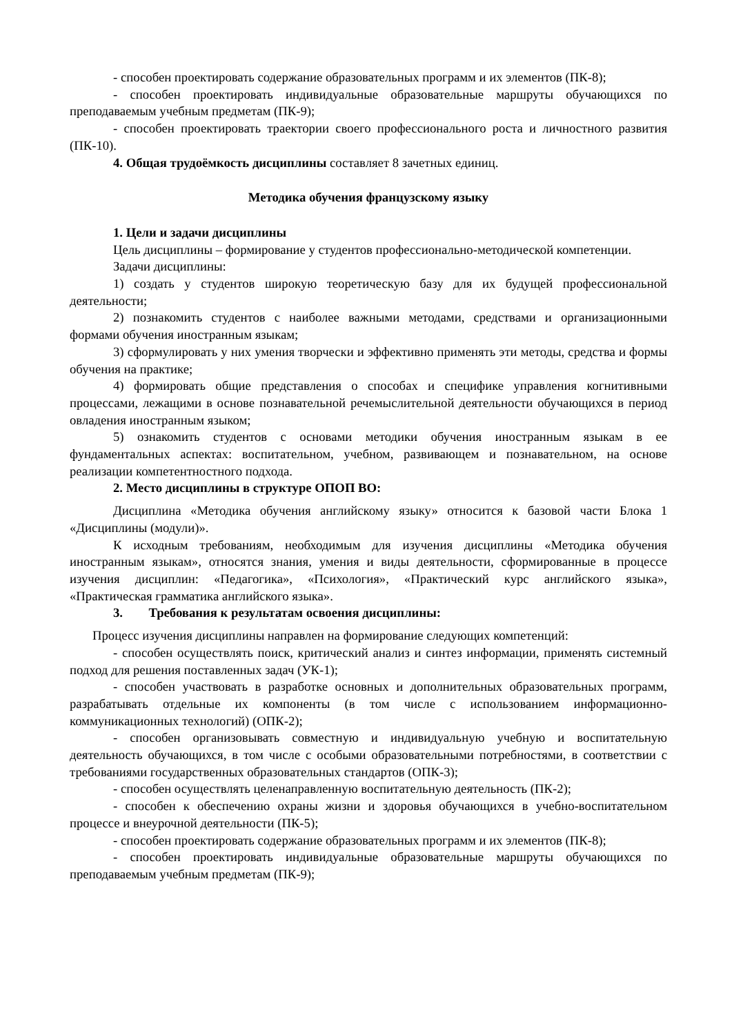- способен проектировать содержание образовательных программ и их элементов (ПК-8);
- способен проектировать индивидуальные образовательные маршруты обучающихся по преподаваемым учебным предметам (ПК-9);
- способен проектировать траектории своего профессионального роста и личностного развития (ПК-10).
4. Общая трудоёмкость дисциплины составляет 8 зачетных единиц.
Методика обучения французскому языку
1. Цели и задачи дисциплины
Цель дисциплины – формирование у студентов профессионально-методической компетенции.
Задачи дисциплины:
1) создать у студентов широкую теоретическую базу для их будущей профессиональной деятельности;
2) познакомить студентов с наиболее важными методами, средствами и организационными формами обучения иностранным языкам;
3) сформулировать у них умения творчески и эффективно применять эти методы, средства и формы обучения на практике;
4) формировать общие представления о способах и специфике управления когнитивными процессами, лежащими в основе познавательной речемыслительной деятельности обучающихся в период овладения иностранным языком;
5) ознакомить студентов с основами методики обучения иностранным языкам в ее фундаментальных аспектах: воспитательном, учебном, развивающем и познавательном, на основе реализации компетентностного подхода.
2. Место дисциплины в структуре ОПОП ВО:
Дисциплина «Методика обучения английскому языку» относится к базовой части Блока 1 «Дисциплины (модули)».
К исходным требованиям, необходимым для изучения дисциплины «Методика обучения иностранным языкам», относятся знания, умения и виды деятельности, сформированные в процессе изучения дисциплин: «Педагогика», «Психология», «Практический курс английского языка», «Практическая грамматика английского языка».
3. Требования к результатам освоения дисциплины:
Процесс изучения дисциплины направлен на формирование следующих компетенций:
- способен осуществлять поиск, критический анализ и синтез информации, применять системный подход для решения поставленных задач (УК-1);
- способен участвовать в разработке основных и дополнительных образовательных программ, разрабатывать отдельные их компоненты (в том числе с использованием информационно-коммуникационных технологий) (ОПК-2);
- способен организовывать совместную и индивидуальную учебную и воспитательную деятельность обучающихся, в том числе с особыми образовательными потребностями, в соответствии с требованиями государственных образовательных стандартов (ОПК-3);
- способен осуществлять целенаправленную воспитательную деятельность (ПК-2);
- способен к обеспечению охраны жизни и здоровья обучающихся в учебно-воспитательном процессе и внеурочной деятельности (ПК-5);
- способен проектировать содержание образовательных программ и их элементов (ПК-8);
- способен проектировать индивидуальные образовательные маршруты обучающихся по преподаваемым учебным предметам (ПК-9);